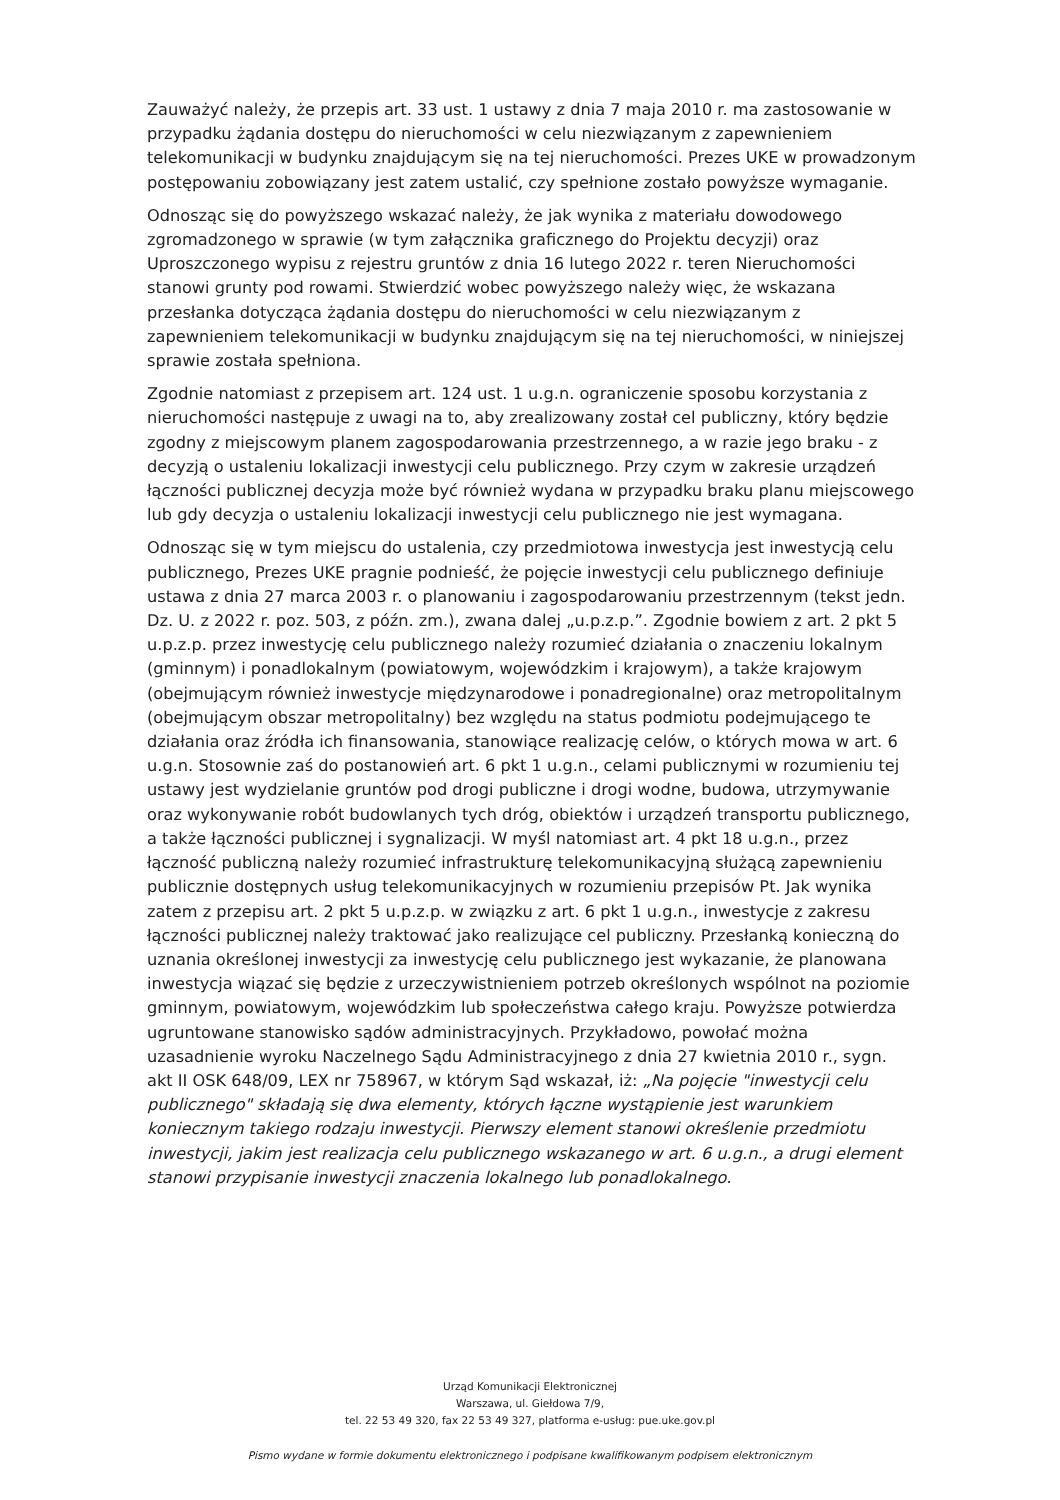Zauważyć należy, że przepis art. 33 ust. 1 ustawy z dnia 7 maja 2010 r. ma zastosowanie w przypadku żądania dostępu do nieruchomości w celu niezwiązanym z zapewnieniem telekomunikacji w budynku znajdującym się na tej nieruchomości. Prezes UKE w prowadzonym postępowaniu zobowiązany jest zatem ustalić, czy spełnione zostało powyższe wymaganie.
Odnosząc się do powyższego wskazać należy, że jak wynika z materiału dowodowego zgromadzonego w sprawie (w tym załącznika graficznego do Projektu decyzji) oraz Uproszczonego wypisu z rejestru gruntów z dnia 16 lutego 2022 r. teren Nieruchomości stanowi grunty pod rowami. Stwierdzić wobec powyższego należy więc, że wskazana przesłanka dotycząca żądania dostępu do nieruchomości w celu niezwiązanym z zapewnieniem telekomunikacji w budynku znajdującym się na tej nieruchomości, w niniejszej sprawie została spełniona.
Zgodnie natomiast z przepisem art. 124 ust. 1 u.g.n. ograniczenie sposobu korzystania z nieruchomości następuje z uwagi na to, aby zrealizowany został cel publiczny, który będzie zgodny z miejscowym planem zagospodarowania przestrzennego, a w razie jego braku - z decyzją o ustaleniu lokalizacji inwestycji celu publicznego. Przy czym w zakresie urządzeń łączności publicznej decyzja może być również wydana w przypadku braku planu miejscowego lub gdy decyzja o ustaleniu lokalizacji inwestycji celu publicznego nie jest wymagana.
Odnosząc się w tym miejscu do ustalenia, czy przedmiotowa inwestycja jest inwestycją celu publicznego, Prezes UKE pragnie podnieść, że pojęcie inwestycji celu publicznego definiuje ustawa z dnia 27 marca 2003 r. o planowaniu i zagospodarowaniu przestrzennym (tekst jedn. Dz. U. z 2022 r. poz. 503, z późn. zm.), zwana dalej „u.p.z.p.”. Zgodnie bowiem z art. 2 pkt 5 u.p.z.p. przez inwestycję celu publicznego należy rozumieć działania o znaczeniu lokalnym (gminnym) i ponadlokalnym (powiatowym, wojewódzkim i krajowym), a także krajowym (obejmującym również inwestycje międzynarodowe i ponadregionalne) oraz metropolitalnym (obejmującym obszar metropolitalny) bez względu na status podmiotu podejmującego te działania oraz źródła ich finansowania, stanowiące realizację celów, o których mowa w art. 6 u.g.n. Stosownie zaś do postanowień art. 6 pkt 1 u.g.n., celami publicznymi w rozumieniu tej ustawy jest wydzielanie gruntów pod drogi publiczne i drogi wodne, budowa, utrzymywanie oraz wykonywanie robót budowlanych tych dróg, obiektów i urządzeń transportu publicznego, a także łączności publicznej i sygnalizacji. W myśl natomiast art. 4 pkt 18 u.g.n., przez łączność publiczną należy rozumieć infrastrukturę telekomunikacyjną służącą zapewnieniu publicznie dostępnych usług telekomunikacyjnych w rozumieniu przepisów Pt. Jak wynika zatem z przepisu art. 2 pkt 5 u.p.z.p. w związku z art. 6 pkt 1 u.g.n., inwestycje z zakresu łączności publicznej należy traktować jako realizujące cel publiczny. Przesłanką konieczną do uznania określonej inwestycji za inwestycję celu publicznego jest wykazanie, że planowana inwestycja wiązać się będzie z urzeczywistnieniem potrzeb określonych wspólnot na poziomie gminnym, powiatowym, wojewódzkim lub społeczeństwa całego kraju. Powyższe potwierdza ugruntowane stanowisko sądów administracyjnych. Przykładowo, powołać można uzasadnienie wyroku Naczelnego Sądu Administracyjnego z dnia 27 kwietnia 2010 r., sygn. akt II OSK 648/09, LEX nr 758967, w którym Sąd wskazał, iż: „Na pojęcie "inwestycji celu publicznego" składają się dwa elementy, których łączne wystąpienie jest warunkiem koniecznym takiego rodzaju inwestycji. Pierwszy element stanowi określenie przedmiotu inwestycji, jakim jest realizacja celu publicznego wskazanego w art. 6 u.g.n., a drugi element stanowi przypisanie inwestycji znaczenia lokalnego lub ponadlokalnego.
Urząd Komunikacji Elektronicznej
Warszawa, ul. Giełdowa 7/9,
tel. 22 53 49 320, fax 22 53 49 327, platforma e-usług: pue.uke.gov.pl
Pismo wydane w formie dokumentu elektronicznego i podpisane kwalifikowanym podpisem elektronicznym